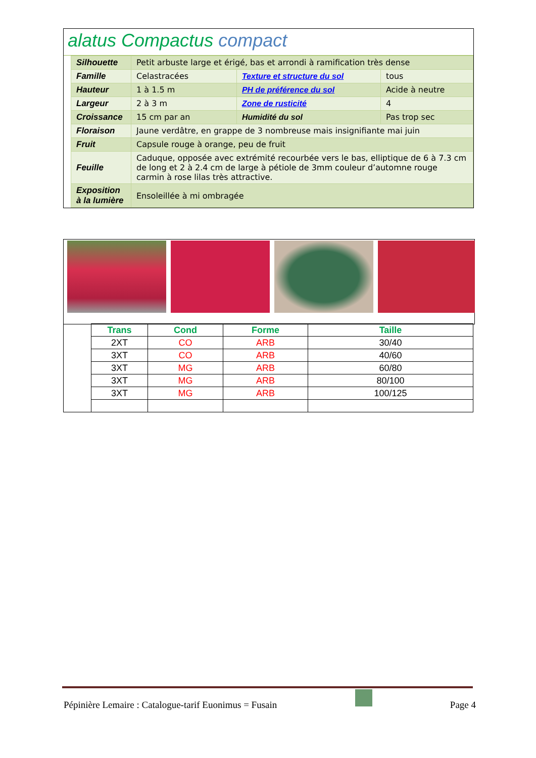alatus Compactus compact
| Silhouette | Petit arbuste large et érigé, bas et arrondi à ramification très dense | | |
| Famille | Celastracées | Texture et structure du sol | tous |
| Hauteur | 1 à 1.5 m | PH de préférence du sol | Acide à neutre |
| Largeur | 2 à 3 m | Zone de rusticité | 4 |
| Croissance | 15 cm par an | Humidité du sol | Pas trop sec |
| Floraison | Jaune verdâtre, en grappe de 3 nombreuse mais insignifiante mai juin | | |
| Fruit | Capsule rouge à orange, peu de fruit | | |
| Feuille | Caduque, opposée avec extrémité recourbée vers le bas, elliptique de 6 à 7.3 cm de long et 2 à 2.4 cm de large à pétiole de 3mm couleur d’automne rouge carmin à rose lilas très attractive. | | |
| Exposition à la lumière | Ensoleillée à mi ombragée | | |
| | Trans | Cond | Forme | Taille |
| | 2XT | CO | ARB | 30/40 |
| | 3XT | CO | ARB | 40/60 |
| | 3XT | MG | ARB | 60/80 |
| | 3XT | MG | ARB | 80/100 |
| | 3XT | MG | ARB | 100/125 |
Pépinière Lemaire : Catalogue-tarif Euonimus = Fusain Page 4